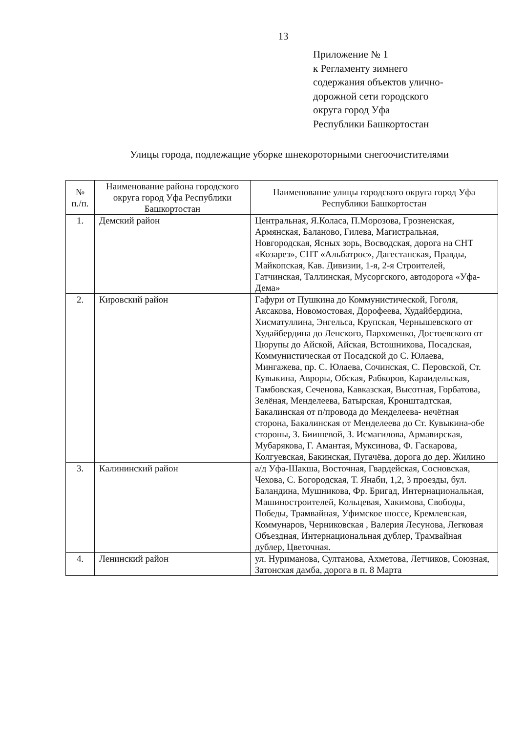13
Приложение № 1
к Регламенту зимнего
содержания объектов улично-
дорожной сети городского
округа город Уфа
Республики Башкортостан
Улицы города, подлежащие уборке шнекороторными снегоочистителями
| № п./п. | Наименование района городского округа город Уфа Республики Башкортостан | Наименование улицы городского округа город Уфа Республики Башкортостан |
| --- | --- | --- |
| 1. | Демский район | Центральная, Я.Коласа, П.Морозова, Грозненская, Армянская, Баланово, Гилева, Магистральная, Новгородская, Ясных зорь, Восводская, дорога на СНТ «Козарез», СНТ «Альбатрос», Дагестанская, Правды, Майкопская, Кав. Дивизии, 1-я, 2-я Строителей, Гатчинская, Таллинская, Мусоргского, автодорога «Уфа-Дема» |
| 2. | Кировский район | Гафури от Пушкина до Коммунистической, Гоголя, Аксакова, Новомостовая, Дорофеева, Худайбердина, Хисматуллина, Энгельса, Крупская, Чернышевского от Худайбердина до Ленского, Пархоменко, Достоевского от Цюрупы до Айской, Айская, Встошникова, Посадская, Коммунистическая от Посадской до С. Юлаева, Мингажева, пр. С. Юлаева, Сочинская, С. Перовской, Ст. Кувыкина, Авроры, Обская, Рабкоров, Караидельская, Тамбовская, Сеченова, Кавказская, Высотная, Горбатова, Зелёная, Менделеева, Батырская, Кронштадтская, Бакалинская от п/провода до Менделеева- нечётная сторона, Бакалинская от Менделеева до Ст. Кувыкина-обе стороны, З. Биишевой, З. Исмагилова, Армавирская, Мубарякова, Г. Амантая, Муксинова, Ф. Гаскарова, Колгуевская, Бакинская, Пугачёва, дорога до дер. Жилино |
| 3. | Калининский район | а/д Уфа-Шакша, Восточная, Гвардейская, Сосновская, Чехова, С. Богородская, Т. Янаби, 1,2, 3 проезды, бул. Баландина, Мушникова, Фр. Бригад, Интернациональная, Машиностроителей, Кольцевая, Хакимова, Свободы, Победы, Трамвайная, Уфимское шоссе, Кремлевская, Коммунаров, Черниковская , Валерия Лесунова, Легковая Объездная, Интернациональная дублер, Трамвайная дублер, Цветочная. |
| 4. | Ленинский район | ул. Нуриманова, Султанова, Ахметова, Летчиков, Союзная, Затонская дамба, дорога в п. 8 Марта |